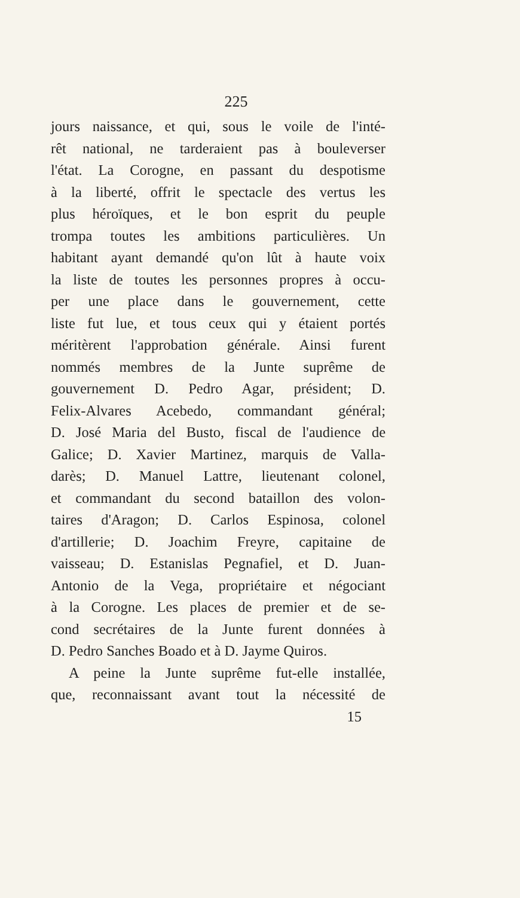225
jours naissance, et qui, sous le voile de l'inté-
rêt national, ne tarderaient pas à bouleverser
l'état. La Corogne, en passant du despotisme
à la liberté, offrit le spectacle des vertus les
plus héroïques, et le bon esprit du peuple
trompa toutes les ambitions particulières. Un
habitant ayant demandé qu'on lût à haute voix
la liste de toutes les personnes propres à occu-
per une place dans le gouvernement, cette
liste fut lue, et tous ceux qui y étaient portés
méritèrent l'approbation générale. Ainsi furent
nommés membres de la Junte suprême de
gouvernement D. Pedro Agar, président; D.
Felix-Alvares Acebedo, commandant général;
D. José Maria del Busto, fiscal de l'audience de
Galice; D. Xavier Martinez, marquis de Valla-
darès; D. Manuel Lattre, lieutenant colonel,
et commandant du second bataillon des volon-
taires d'Aragon; D. Carlos Espinosa, colonel
d'artillerie; D. Joachim Freyre, capitaine de
vaisseau; D. Estanislas Pegnafiel, et D. Juan-
Antonio de la Vega, propriétaire et négociant
à la Corogne. Les places de premier et de se-
cond secrétaires de la Junte furent données à
D. Pedro Sanches Boado et à D. Jayme Quiros.
A peine la Junte suprême fut-elle installée,
que, reconnaissant avant tout la nécessité de
15